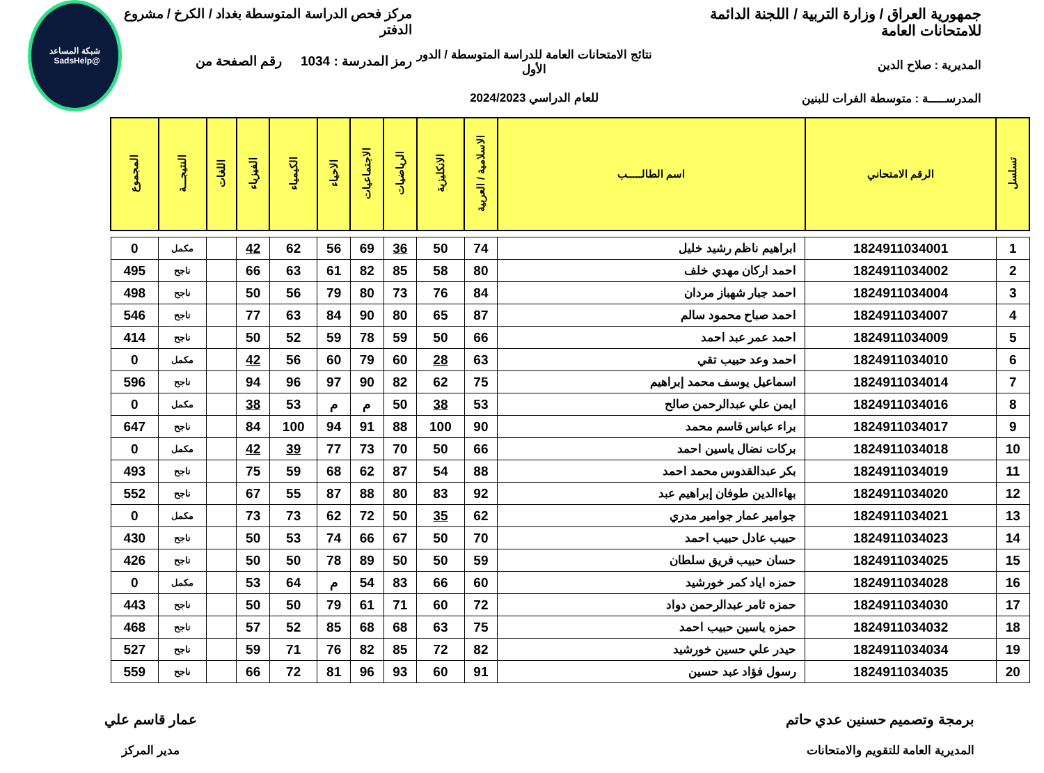جمهورية العراق / وزارة التربية / اللجنة الدائمة للامتحانات العامة
المديرية : صلاح الدين
المدرســـــة : متوسطة الفرات للبنين
نتائج الامتحانات العامة للدراسة المتوسطة / الدور الأول
للعام الدراسي 2024/2023
مركز فحص الدراسة المتوسطة بغداد / الكرخ / مشروع الدفتر
رمز المدرسة : 1034 رقم الصفحة من
شبكة المساعد
@SadsHelp
| تسلسل | الرقم الامتحاني | اسم الطالـــــب | الاسلامية / العربية | الانكليزية | الرياضيات | الاجتماعيات | الاحياء | الكيمياء | الفيزياء | اللغات | النتيجـــة | المجموع |
| --- | --- | --- | --- | --- | --- | --- | --- | --- | --- | --- | --- | --- |
| 1 | 1824911034001 | ابراهيم ناظم رشيد خليل | 74 | 50 | 36 | 69 | 56 | 62 | 42 | | مكمل | 0 |
| 2 | 1824911034002 | احمد اركان مهدي خلف | 80 | 58 | 85 | 82 | 61 | 63 | 66 | | ناجح | 495 |
| 3 | 1824911034004 | احمد جبار شهباز مردان | 84 | 76 | 73 | 80 | 79 | 56 | 50 | | ناجح | 498 |
| 4 | 1824911034007 | احمد صباح محمود سالم | 87 | 65 | 80 | 90 | 84 | 63 | 77 | | ناجح | 546 |
| 5 | 1824911034009 | احمد عمر عبد احمد | 66 | 50 | 59 | 78 | 59 | 52 | 50 | | ناجح | 414 |
| 6 | 1824911034010 | احمد وعد حبيب تقي | 63 | 28 | 60 | 79 | 60 | 56 | 42 | | مكمل | 0 |
| 7 | 1824911034014 | اسماعيل يوسف محمد إبراهيم | 75 | 62 | 82 | 90 | 97 | 96 | 94 | | ناجح | 596 |
| 8 | 1824911034016 | ايمن علي عبدالرحمن صالح | 53 | 38 | 50 | م | م | 53 | 38 | | مكمل | 0 |
| 9 | 1824911034017 | براء عباس قاسم محمد | 90 | 100 | 88 | 91 | 94 | 100 | 84 | | ناجح | 647 |
| 10 | 1824911034018 | بركات نضال ياسين احمد | 66 | 50 | 70 | 73 | 77 | 39 | 42 | | مكمل | 0 |
| 11 | 1824911034019 | بكر عبدالقدوس محمد احمد | 88 | 54 | 87 | 62 | 68 | 59 | 75 | | ناجح | 493 |
| 12 | 1824911034020 | بهاءالدين طوفان إبراهيم عبد | 92 | 83 | 80 | 88 | 87 | 55 | 67 | | ناجح | 552 |
| 13 | 1824911034021 | جوامير عمار جوامير مدري | 62 | 35 | 50 | 72 | 62 | 73 | 73 | | مكمل | 0 |
| 14 | 1824911034023 | حبيب عادل حبيب احمد | 70 | 50 | 67 | 66 | 74 | 53 | 50 | | ناجح | 430 |
| 15 | 1824911034025 | حسان حبيب فريق سلطان | 59 | 50 | 50 | 89 | 78 | 50 | 50 | | ناجح | 426 |
| 16 | 1824911034028 | حمزه اياد كمر خورشيد | 60 | 66 | 83 | 54 | م | 64 | 53 | | مكمل | 0 |
| 17 | 1824911034030 | حمزه ثامر عبدالرحمن دواد | 72 | 60 | 71 | 61 | 79 | 50 | 50 | | ناجح | 443 |
| 18 | 1824911034032 | حمزه ياسين حبيب احمد | 75 | 63 | 68 | 68 | 85 | 52 | 57 | | ناجح | 468 |
| 19 | 1824911034034 | حيدر علي حسين خورشيد | 82 | 72 | 85 | 82 | 76 | 71 | 59 | | ناجح | 527 |
| 20 | 1824911034035 | رسول فؤاد عبد حسين | 91 | 60 | 93 | 96 | 81 | 72 | 66 | | ناجح | 559 |
برمجة وتصميم حسنين عدي حاتم
المديرية العامة للتقويم والامتحانات
عمار قاسم علي
مدير المركز